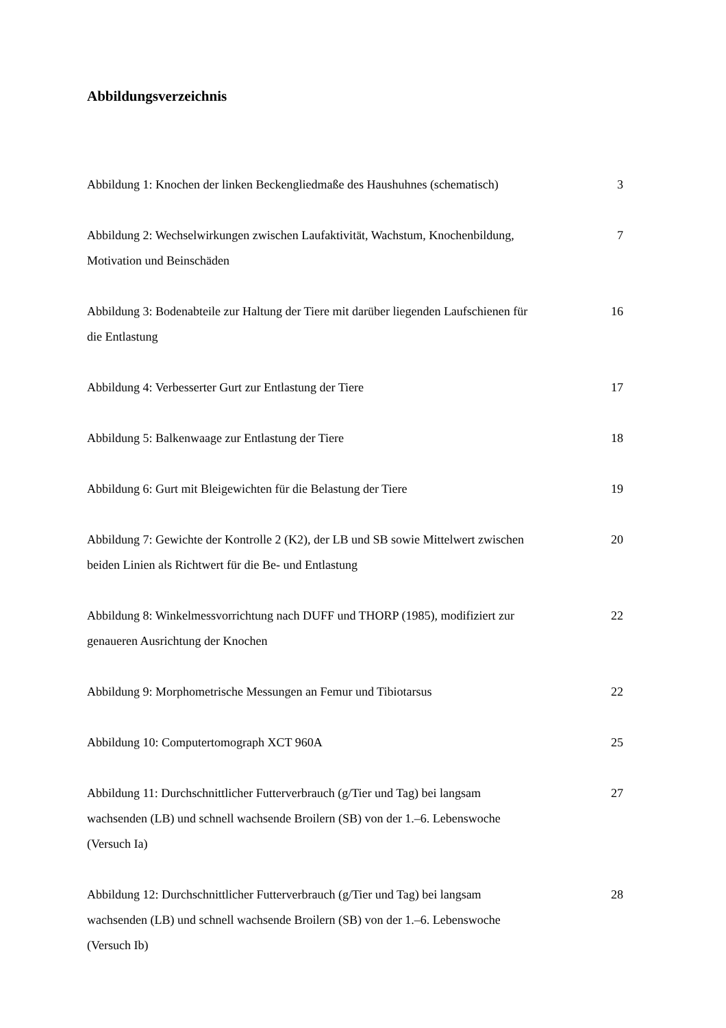Abbildungsverzeichnis
Abbildung 1: Knochen der linken Beckengliedmaße des Haushuhnes (schematisch)
3
Abbildung 2: Wechselwirkungen zwischen Laufaktivität, Wachstum, Knochenbildung, Motivation und Beinschäden
7
Abbildung 3: Bodenabteile zur Haltung der Tiere mit darüber liegenden Laufschienen für die Entlastung
16
Abbildung 4: Verbesserter Gurt zur Entlastung der Tiere 17
Abbildung 5: Balkenwaage zur Entlastung der Tiere 18
Abbildung 6: Gurt mit Bleigewichten für die Belastung der Tiere
19
Abbildung 7: Gewichte der Kontrolle 2 (K2), der LB und SB sowie Mittelwert zwischen beiden Linien als Richtwert für die Be- und Entlastung
20
Abbildung 8: Winkelmessvorrichtung nach DUFF und THORP (1985), modifiziert zur genaueren Ausrichtung der Knochen
22
Abbildung 9: Morphometrische Messungen an Femur und Tibiotarsus
22
Abbildung 10: Computertomograph XCT 960A 25
Abbildung 11: Durchschnittlicher Futterverbrauch (g/Tier und Tag) bei langsam wachsenden (LB) und schnell wachsende Broilern (SB) von der 1.–6. Lebenswoche (Versuch Ia)
27
Abbildung 12: Durchschnittlicher Futterverbrauch (g/Tier und Tag) bei langsam wachsenden (LB) und schnell wachsende Broilern (SB) von der 1.–6. Lebenswoche (Versuch Ib)
28